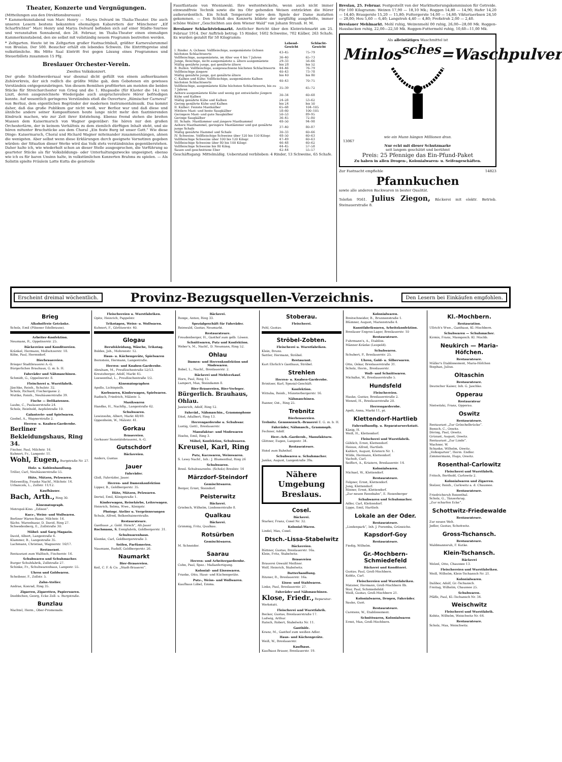Theater, Konzerte und Vergnügungen.
(Mitteilungen aus den Direktionsbureaus)
* Kammerkunstabend von Marc Henry — Marya Delvard im Thalia-Theater. Die auch unseren Lesern bestens bekannten ehemaligen Kabaretiers der Münchener „Elf Scharfrichter“ Marc Henry und Marya Delvard befinden sich auf einer Städte-Tournee und veranstalten Sonnabend, den 28. Februar, im Thalia-Theater einen einmaligen Kammerkunstabend, den sie selbst mit vollständig neuem Programm bestreiten werden.
* Zeltgarten. Heute ist im Zeltgarten großer Fastnachtsball, größter Karnevalsrummel von Breslau. Der 500. Besucher erhält ein lebendes Schwein. Die Eintrittspreise sind volkstümliche. Bis Mitte Saal Eintritt frei gegen Lösung eines Programmes und Steuerbillets zusammen 15 Pfg.
Breslauer Orchester-Verein.
Zweites Volkskonzert.
Der große Schießwerdersaal war diesmal dicht gefüllt von einem aufmerksamen Zuhörerkreis, der sich redlich die größte Mühe gab, dem Gebotenen ein gewisses Verständnis entgegenzubringen. Von diesem Bemühen profitierten am meisten die beiden Stücke für Streichorchester von Grieg und die 1. Rhapsodie (für Klavier die 14.) von Liszt, deren ausgezeichnete Wiedergabe auch anspruchsvollere Hörer befriedigen konnte. Auf wesentlich geringeres Verständnis stieß die Ouverture „Römischer Carneval“ von Berlioz, dem eigentlichen Begründer der modernen Instrumentalmusik. Das kommt daher, daß das große Publikum gar nicht weiß, wer Berlioz war und daß diese und ähnliche andere seiner Kompositionen heute lange nicht mehr den faszinierenden Eindruck machen, wie zur Zeit ihrer Entstehung. Ebenso fremd stehen die breiten Massen dem Kaisermarsch von Wagner gegenüber: Sie hören nur den großen Orchesterlärm, der in keinem Verhältnis zu dem ziemlich dürftigen Inhalt steht, und sie hören mitunter Bruchstücke aus dem Choral „Ein feste Burg ist unser Gott.“ Wie diese Dinge: Kaisermarsch, Choral und Richard Wagner miteinander zusammenhängen, ahnen die wenigsten. Aber selbst wenn diese Erklärungen durch geeignete Vornotizen gegeben würden: der Situation dieser Werke wird das Volk stets verständnislos gegenüberstehen. Daher halte ich, wie wiederholt schon an dieser Stelle ausgesprochen, die Vorführung so gearteter Stücke als für Volksbildungs- oder Unterhaltungszwecke ungeeignet; ebenso wie ich es für baren Unsinn halte, in volkstümlichen Konzerten Brahms zu spielen. — Als Solistin spielte Fräulein Lotte Kutta die geistvolle
Faustfantasie von Wieniawski. Ihre weitentwickelte, wenn auch nicht immer einwandfreie Technik sowie die ins Ohr gehenden Weisen entzückten die Hörer außerordentlich. Ein Schuß Temperatur wäre dem Spiele der Dame zustatten gekommen. — Den Schluß des Konzerts bildete der sorgfältig ausgefeilte, immer schöne Walzer „Geschichten aus dem Wiener Wald“ von Johann Strauß. H. M.
Breslauer Schlachtviehmarkt. Amtlicher Bericht über den Kleinviehmarkt am 25. Februar 1914. Der Auftrieb betrug: 15 Rinder, 1602 Schweine, 702 Kälber, 263 Schafe. Es wurden gezahlt für 50 Kilogramm:
| | Lebend-Gewicht | Schlacht-Gewicht |
| --- | --- | --- |
| I. Rinder. A. Ochsen: Vollfleischige, ausgemästete Ochsen höchsten Schlachtwerts | 43–45 | 75–79 |
| Vollfleischige, ausgemästete, im Alter von 4 bis 7 Jahren | 36–40 | 65–73 |
| Junge, fleischige, nicht ausgemästete u. ältere ausgemästete | 29–33 | 56–66 |
| Mäßig genährte junge, gut genährte ältere | bis 28 | bis 52 |
| B. Bullen: Vollfleischige, ausgewachsene höchsten Schlachtwerts | 44–46 | 76–79 |
| Vollfleischige jüngere | 40–43 | 73–78 |
| Mäßig genährte junge, gut genährte ältere | bis 40 | bis 80 |
| C. Kalben und Kühe: Vollfleischige, ausgemästete Kalben höchsten Schlachtwerts | 40–43 | 70–75 |
| Vollfleischige, ausgemästete Kühe höchsten Schlachtwerts, bis zu 7 Jahren | 35–39 | 65–72 |
| Aeltere ausgemästete Kühe und wenig gut entwickelte jüngere Kühe und Kalben | 30–34 | 60–68 |
| Mäßig genährte Kühe und Kalben | 24–28 | 53–62 |
| Gering genährte Kühe und Kalben | bis 24 | bis 50 |
| II. Kälber: Feinste Mastkälber | 65–68 | 104–105 |
| Mittlere Mast- und beste Saugkälber | 58–60 | 100–105 |
| Geringere Mast- und gute Saugkälber | 50–53 | 89–95 |
| Geringe Saugkälber | 36–45 | 72–80 |
| III. Schafe. Mastlämmer und jüngere Masthammel | 48–50 | 94–98 |
| Aeltere Masthammel, geringere Mastlämmer und gut genährte junge Schafe | 37–40 | 80–87 |
| Mäßig genährte Hammel und Schafe | 30–33 | 60–66 |
| IV. Schweine. Vollfleischige Schweine über 120 bis 150 Kilogr. | 48–50 | 60–63 |
| Vollfleischige Schweine über 100 bis 120 Kilogr. | 47–49 | 60–63 |
| Vollfleischige Schweine über 80 bis 100 Kilogr. | 46–48 | 60–62 |
| Vollfleischige Schweine bis 80 Kilog. | 44–45 | 57–58 |
| Sauen und geschnittene Eber | 42–44 | 55–57 |
Geschäftsgang: Mittelmäßig. Ueberstand verblieben: 4 Rinder, 13 Schweine, 65 Schafe.
Breslau, 25. Februar. Festgestellt von der Marktnotierungskommission für Getreide. Für 100 Kilogramm: Weizen 17,90 — 18,10 Mk.; Roggen 14,80 — 14,90; Hafer 14,20 — 14,40; Braugerste 15,20 — 15,80; Futtergerste 14,00 — 14,80; Viktoriaerbsen 24,50 — 28,00; Heu 5,60 — 6,40; Langstroh 4,40 — 4,80; Preßstroh 2,00 — 2,40.
Breslauer Mehlmarkt. Mehl ruhig, Weizenmehl 00 ruhig, 26,00—28,00 Mk. Roggen-Hausbacken ruhig, 22,00—22,50 Mk. Roggen-Futtermehl ruhig, 10,60—11,00 Mk.
Als alleintätiges Waschmittel ist
Minlos<sup>sches</sup>=Waschpulver
wie ein Mann hängen Millionen dran.
13067
Nur echt mit dieser Schutzmarke
seit langem geschätzt und berühmt
Preis: 25 Pfennige das Ein-Pfund-Paket
Zu haben in allen Drogen-, Kolonialwaren- u. Seifengeschäften.
Zur Fastnacht empfiehle 14823
Pfannkuchen
sowie alle anderen Backwaren in bester Qualität.
Telefon 9561. Julius Ziegon, Bäckerei mit elektr. Betrieb. Steinauerstraße 8.
Erscheint dreimal wöchentlich. Provinz-Bezugsquellen-Verzeichnis. Den Lesern bei Einkäufen empfohlen.
Brieg
Alkoholfreie Getränke.
Scholz, Emil (Pilsener Edelbrause).
Arbeiter-Konfektion.
Neumann, R., Oppelnerstr. 25.
Bäckereien und Konditoreien.
Kränkel, Hermann, Mollwitzerstr. 18.
Köbe, Paul, Hermsdorf.
Bierbrauereien.
Brieger Stadtbrauerei A.-G.
Bürgerliches Brauhaus, G. m. b. H.
Fahrräder und Nähmaschinen.
Schmidt, G., Oppelnerstr. 8.
Fleischerei u. Wurstfabrik.
Jäschke, Reinh., Schulstr. 32.
Scholz, Richard, Fischergasse 2.
Wuttke, Reinh., Neuhäuserstraße 39.
Fische — Delikatessen.
Laube, C., Paulauerstraße 24.
Scholz, Reinhold, Aepfelstraße 10.
Galanterie- und Spielwaren.
Goebel, A., Wagnerstraße 2.
Herren- u. Knaben-Garderobe.
Berliner Bekleidungshaus, Ring 34.
Fischer, Paul, Milchstr. 16.
Kuhnert, Fr., Langestr. 11.
Wohl, Eugen, Burgstraße Nr. 27.
Holz- u. Kohlenhandlung.
Triller, Carl, Neuhäuserstraße 55.
Hüte, Mützen, Pelzwaren.
Holzweißig, Franks Nachf., Milchstr. 14.
Urbanczik, L., Zollstr. 11/12.
Kaufhäuser.
Bach, Arth., Ring 30.
Kinematograph.
Metropol-Kino. „Edison“.
Kurz-, Weiss- und Wollwaren.
Berliner Waren-Bazar, Milchstr. 16.
Sächs. Warenbazar, D. David, Ring 27.
Schwedenberg, E., Zollstraße 30.
Möbel- und Sarg-Magazin.
David, Albert, Langestraße 6.
Klammer, B., Langestraße 35.
Lachmann, Christian, Wagnerstr. 16/17.
Restaurant.
Restaurant zum Walfisch, Fischerstr. 16.
Schuhwaren und Schuhmacher.
Burger Schuhfabrik, Zollstraße 27.
Schinke, Fr., Schuhwarenhaus, Langestr. 55.
Uhren und Goldwaren.
Scheibner, F., Zollstr. 5.
Zahn-Atelier.
Andrae, Konrad, Ring 35.
Zigarren, Zigaretten, Papierwaren.
Doebbchen, Georg, Ecke Zoll- u. Burgstraße.
Bunzlau
Wachtel, Herm., Ober-Promenade.
Fleischereien u. Wurstfabriken.
Opitz, Heinrich, Pappelstr.
Trikotagen, Weiss- u. Wollwaren.
Kuhnert, F., Görlitzerstr. 40.
Glogau
Berufskleidung, Wäsche, Trikotag.
Boldes, Joh., Mohrenstr. 12.
Haus- u. Küchengeräte, Spielwaren
Bernstein, Hermann, Langestraße.
Herren- und Knaben-Garderobe.
Abraham, M., Preußischestraße 52/53.
Kreutzberger, Adolf, Markt 45.
Loewenthal, L., Preußischestraße 1/2.
Kinematographen
Apollo, Lichtspielh.
Korbwaren, Kinderwagen, Spielwaren.
Radisch, Friedrich, Mälzstr. 5.
Musikwaren
Handke, H., Nachflg., Langestraße 62.
Schuhwaren.
Lewinsohn, Albert, Markt 48/49.
Oppenheim, W., Mälzstr. 41.
Gorkau
Brauereien.
Gorkauer Sozietätsbrauerei, A.-G.
Gutschdorf
Bäckereien.
Anders, Gustav.
Jauer
Fahrräder.
Gloß, Fahrräder, Jauer.
Herren- und Damenkonfektion
Lipper, B., Goldbergerstr. 35.
Hüte, Mützen, Pelzwaren.
Dertel, Emil, Königstraße 1.
Kinderwagen, Reisekörbe, Leiterwagen.
Heinrich, Selma, Wwe., Königstr.
Photogr. Atelier u. Vergrösserungen
Schulz, Alfred, Bolkenhainerstraße.
Restaurateure.
Gasthaus „z. Gold. Hirsch“, Alt-Jauer
Rochmann, S. Essigfabrik, Goldbergerstr. 31.
Schuhwarenhaus.
Klemke, Carl, Goldbergerstraße 3.
Seifen, Parfümerien.
Naumann, Rudolf, Goldbergerstr. 26.
Naumarkt
Bier-Brauereien.
Keil, C. F. & Co. „Stadt-Brauerei“.
Bäckerei.
Ronge, Anton, Ring 33.
Spezialgeschäft für Fahrräder.
Reinwald, Gustav, Neumarkt.
Restaurateure.
Freudenberger, H., Gasthof zum gelb. Löwen.
Schnittwaren, Putz und Konfektion.
Weber's, M., Nachf., D. Neumann, Ring 52.
Ohlau
Damen- und Herrenkonfektion und Modewaren.
Bobel, L., Nachf., Breslauerstr. 2.
Bäckerei und Mehlverkauf.
Horn, Paul, Ring 15.
Lampert, Max, Steindamm 8.
Bier-Brauereien, Bier-Verleger.
Bürgerlich. Brauhaus, Ohlau.
Jawierich, Adolf, Ring 12.
Fahrräd., Nähmaschin., Grammophone
Ettel, Adalbert, Ring 13.
Herrengarderobe u. Schuhwar.
Lustig, Gottl., Breslauerstr.
Manufaktur- und Modewaren
Hoehn, Emil, Ring 3.
Möbel, Konfektion, Schuhwaren.
Kreusel, Karl, Ring
Putz, Kurzwaren, Weisswaren.
S. Lewy Nachf., Inh.: J. Blumenthal, Ring 26
Schuhwaren.
Bresl. Schuhwarenhs. (Scholz) Breslstr. 14
Märzdorf-Steindorf
Gemischtwaren.
Berger, Ernst, Steindorf.
Peisterwitz
Bäckerei.
Griebsch, Wilhelm, Lindenerstraße 8.
Qualkau
Bäckerei.
Grimmig, Fritz, Qualkau.
Rotsürben
Gemischtwaren.
M. Schneider.
Saarau
Herren- und Arbeitergarderobe.
Cohn, Paul, Spez.: Maßanfertigung.
Kolonial- und Eisenwaren.
Franke, Otto, Haus- und Küchengeräte.
Putz-, Weiss- und Wollwaren.
Kaufhaus Löbel, Emma.
Stoberau.
Fleischerei.
Pohl, Gustav.
Ströbel-Zobten.
Fleischerei u. Wurstfabriken.
Klein, Bruno.
Sattler, Hermann, Ströbel.
Restaurant.
Kurt Ehrlich's Gasthaus, Ströbel.
Strehlen
Herren- u. Knaben-Garderobe.
Brinitzer, Karl, Spezial-Geschäft.
Konfektion.
Wittuba, Reinh., Münsterbergerstr. 16.
Nähmaschinen.
Rasner, Ost., Ring 25.
Trebnitz
Bierbrauereien.
Trebnitz. Genossensch.-Brauerei E. G. m. b. H.
Fahrräder, Nähmasch., Grammoph.
Fechner, Adolf.
Herr.-Arb.-Garderob., Manufakturw.
Glittner, Eugen, Langestr. 34.
Restaurateure.
Hotel zum Bahnhof.
Schuhwaren u. Schuhmacher.
Janike, August, Langestraße 39a.
Nähere Umgebung Breslaus.
Cosel.
Bäckerei.
Starker, Franz, Cosel Nr. 32.
Kolonial-Waren.
Lindel, Max, Cosel.
Dtsch.-Lissa-Stabelwitz
Bäckereien.
Büttner, Gustav, Breslauerstr. 16a.
Klein, Fritz, Stabelwitz.
Brauereien
Brauerei Oswald Meißner.
Wolf, Heinrich, Stabelwitz.
Butterhandlung.
Ritzner, R., Breslauerstr. 16a.
Eisen- und Stahlwaren.
Linke, Paul, Breslauerstr. 27.
Fahrräder und Nähmaschinen.
Klose, Friedr., Reparatur-Werkstatt.
Fleischerei und Wurstfabrik.
Becker, Gustav, Breslauerstraße 17.
Ludwig, Arthur.
Ratsch, Robert, Stabelwitz Nr. 11.
Gasthöfe.
Kranz, M., Gasthof zum weißen Adler.
Haus- und Küchengeräte.
Weiß, W., Breslauerstr.
Kaufhaus.
Kaufhaus Brauer, Breslauerstr. 19.
Kolonialwaren.
Breitschneider, B., Brunnenstraße 1.
Blümner, August, Marienstraße 4.
Kunstfabrikwaren, Arbeitskonfektion.
Breslauer Engros-Lager, Breslauerstr. 10
Restaurateure.
Fuhrmann's, A., Etabliss.
Männer-Kränke (Leopold).
Schuhwaren.
Schubert, P., Breslauerstr. 25.
Uhren, Gold- u. Silberwaren.
Otto, Oskar, Breslauerstraße 31.
Scholz, Herm., Breslauerstr.
Woll- und Schnittwaren.
Michalke, W., Breslauerstraße 5.
Hundsfeld
Fleischereien.
Hauke, Gustav, Breslauerstraße 2.
Wenzel, H., Breslauerstraße 20.
Herrengarderobe.
Apelt, Anna, Markt 11, pt.
Klettendorf-Hartlieb
Fahrradhandlg. u. Reparaturwerkstatt.
Känig, H.
Weiß, H., Klettendorf.
Fleischerei und Wurstfabrik.
Göblich, Ernst, Klettendorf.
Heinze, Alfred, Hartlieb.
Kahlert, August, Krietern Nr. 1.
Wilde, Hermann, Klettendorf.
Vacholt, Carl.
Seiffert, A., Kriatern, Breslauerstr. 14.
Kolonialwaren.
Michael, W., Klettendorf.
Restaurateure.
Folgner, Ernst, Klettendorf.
Jung, Klettendorf.
Rösner, Ernst, Klettendorf.
„Zur neuen Rennbahn“, E. Rosenberger
Schuhwaren und Schuhmacher.
Adler, Carl, Klettendorf.
Lippe, Emil, Hartlieb.
Lokale an der Oder.
Restaurateure.
„Lindenpark“, Inh. J. Poremba, Grüneiche.
Kapsdorf-Goy
Restaurateure.
Fiedig, Wilhelm.
Gr.-Mochbern-Schmiedefeld
Bäckerei und Konditorei.
Gustav, Paul, Groß-Mochbern.
Kobliz, Carl.
Fleischereien und Wurstfabriken.
Matzner, Hermann, Groß-Mochbern 8b.
Stor, Paul, Schmiedefeld.
Weiß, Gustav, Groß-Mochbern 21.
Kolonialwaren, Drogen, Fahrräder.
Sauke, Gust.
Restaurateure.
Carstens, W., Etablissement.
Schnittwaren, Kolonialwaren
Ernst, Max, Groß-Mochbern.
Kl.-Mochbern.
Restauration.
Ullrich's Wwe., Gasthaus, Kl.-Mochbern.
Schuhwaren — Schuhmacher.
Kirmis, Franz, Massgesch. Kl. Mochb.
Neukirch — Maria-Höfchen.
Restaurateure.
Müller's Etablissement, Maria-Höfchen
Stephan, Julius.
Oltaschin
Restaurateure.
Deutscher Kaiser, Inh. G. Jaschke.
Opperau
Restaurateur
Nietwitzki, Franz, Opperau.
Oswitz
Restaurateure.
Restaurant „Zur Gröschelbrücke“.
Bensch, C., Oswitz.
Döring, Paul, Oswitz.
Grünast, August, Oswitz.
Restaurant „Zur Linde“.
Wachner, W.
Schanke, Wilhelm, Oswitz.
„Volksgarten“, Herm. Endler.
Zimmermann, Hugo, Oswitz.
Rosenthal-Carlowitz
Fleischerei und Wurstfabrik.
Fritsch, Berthold, Carlowitz 2.
Kolonialwaren und Zigarren.
Stelzer, Reinh., Carlowitz a. d. Chaussee.
Restaurateure.
Friedrichsruh Rosenthal.
Scholz, G., Tänzerkrug.
„Zur scharfen Ecke“.
Schottwitz-Friedewalde
Restaurateure.
Zur neuen Welt.
Jedler, Gustav, Schottwitz.
Gross-Tschansch.
Restaurateure.
Waldmannsruh, F. Kutke.
Klein-Tschansch.
Bäckerei
Welzel, Otto, Chaussee 13.
Fleischereien und Wurstfabriken.
Weiß, Wilhelm, Klein-Tschansch Nr. 21.
Kolonialwaren.
Dalibor, Adolf, Gr.-Tschansch.
Freitag, Wilhelm, Chaussee 25.
Schuhwaren.
Pfäffe, Paul, Kl.-Tschansch Nr. 34.
Weischwitz
Fleischerei und Wurstfabrik.
Kobitz, Wilhelm, Weischwitz Nr. 64.
Restaurateure.
Scholz, Max, Weischwitz.